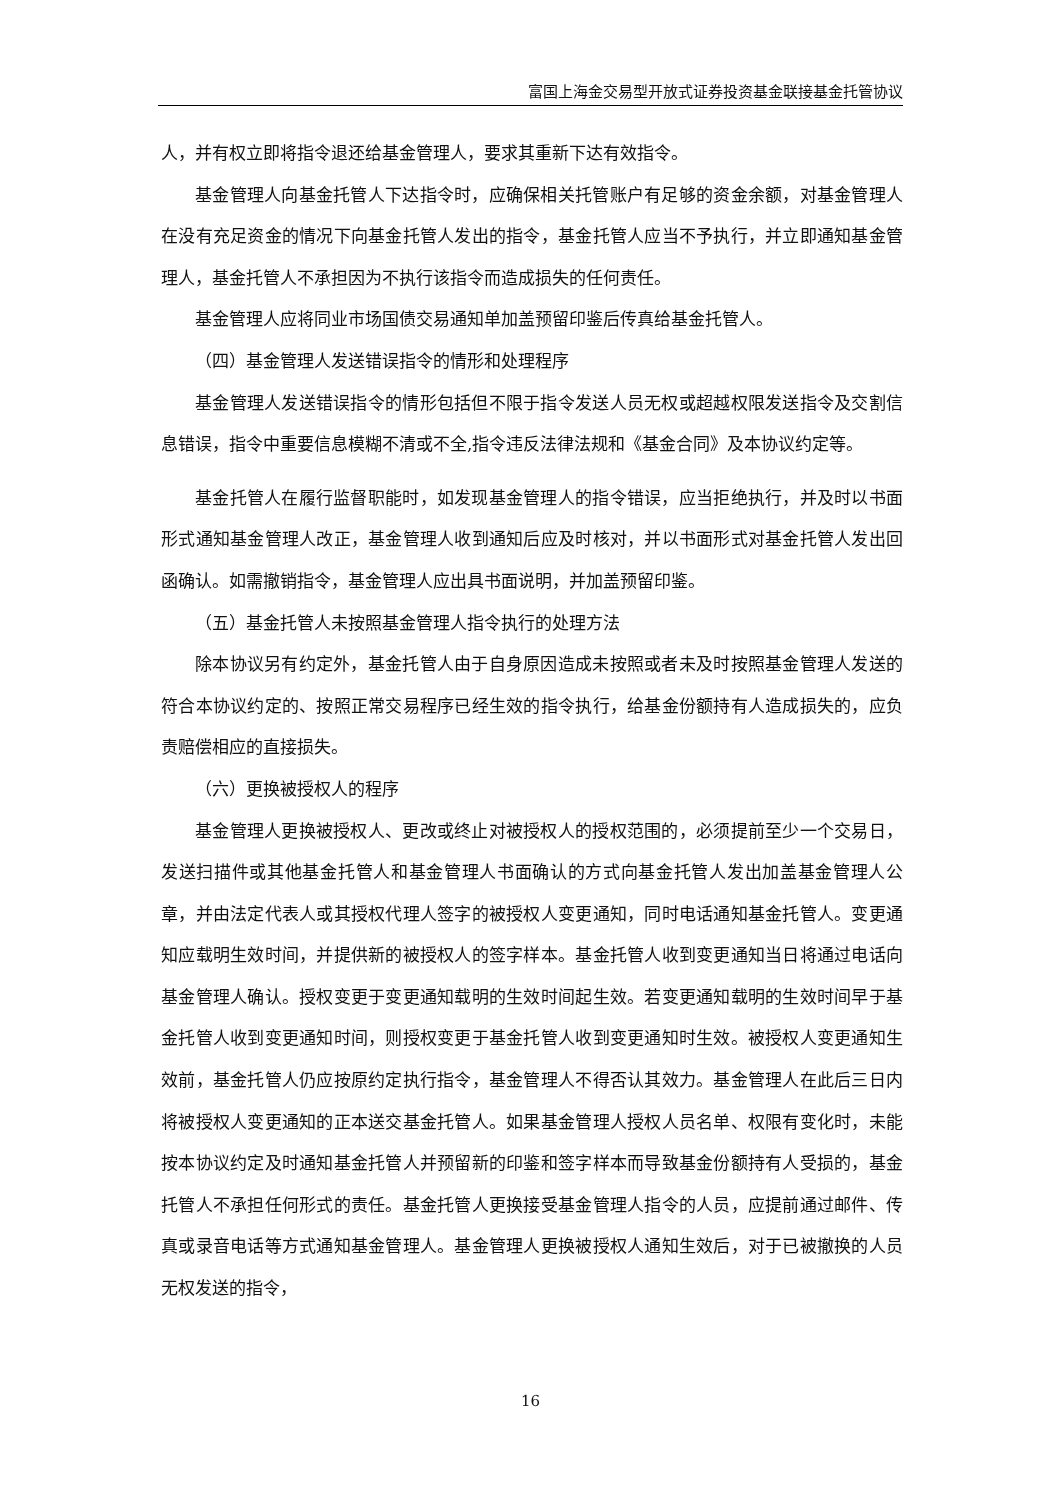富国上海金交易型开放式证券投资基金联接基金托管协议
人，并有权立即将指令退还给基金管理人，要求其重新下达有效指令。
基金管理人向基金托管人下达指令时，应确保相关托管账户有足够的资金余额，对基金管理人在没有充足资金的情况下向基金托管人发出的指令，基金托管人应当不予执行，并立即通知基金管理人，基金托管人不承担因为不执行该指令而造成损失的任何责任。
基金管理人应将同业市场国债交易通知单加盖预留印鉴后传真给基金托管人。
（四）基金管理人发送错误指令的情形和处理程序
基金管理人发送错误指令的情形包括但不限于指令发送人员无权或超越权限发送指令及交割信息错误，指令中重要信息模糊不清或不全,指令违反法律法规和《基金合同》及本协议约定等。
基金托管人在履行监督职能时，如发现基金管理人的指令错误，应当拒绝执行，并及时以书面形式通知基金管理人改正，基金管理人收到通知后应及时核对，并以书面形式对基金托管人发出回函确认。如需撤销指令，基金管理人应出具书面说明，并加盖预留印鉴。
（五）基金托管人未按照基金管理人指令执行的处理方法
除本协议另有约定外，基金托管人由于自身原因造成未按照或者未及时按照基金管理人发送的符合本协议约定的、按照正常交易程序已经生效的指令执行，给基金份额持有人造成损失的，应负责赔偿相应的直接损失。
（六）更换被授权人的程序
基金管理人更换被授权人、更改或终止对被授权人的授权范围的，必须提前至少一个交易日，发送扫描件或其他基金托管人和基金管理人书面确认的方式向基金托管人发出加盖基金管理人公章，并由法定代表人或其授权代理人签字的被授权人变更通知，同时电话通知基金托管人。变更通知应载明生效时间，并提供新的被授权人的签字样本。基金托管人收到变更通知当日将通过电话向基金管理人确认。授权变更于变更通知载明的生效时间起生效。若变更通知载明的生效时间早于基金托管人收到变更通知时间，则授权变更于基金托管人收到变更通知时生效。被授权人变更通知生效前，基金托管人仍应按原约定执行指令，基金管理人不得否认其效力。基金管理人在此后三日内将被授权人变更通知的正本送交基金托管人。如果基金管理人授权人员名单、权限有变化时，未能按本协议约定及时通知基金托管人并预留新的印鉴和签字样本而导致基金份额持有人受损的，基金托管人不承担任何形式的责任。基金托管人更换接受基金管理人指令的人员，应提前通过邮件、传真或录音电话等方式通知基金管理人。基金管理人更换被授权人通知生效后，对于已被撤换的人员无权发送的指令，
16